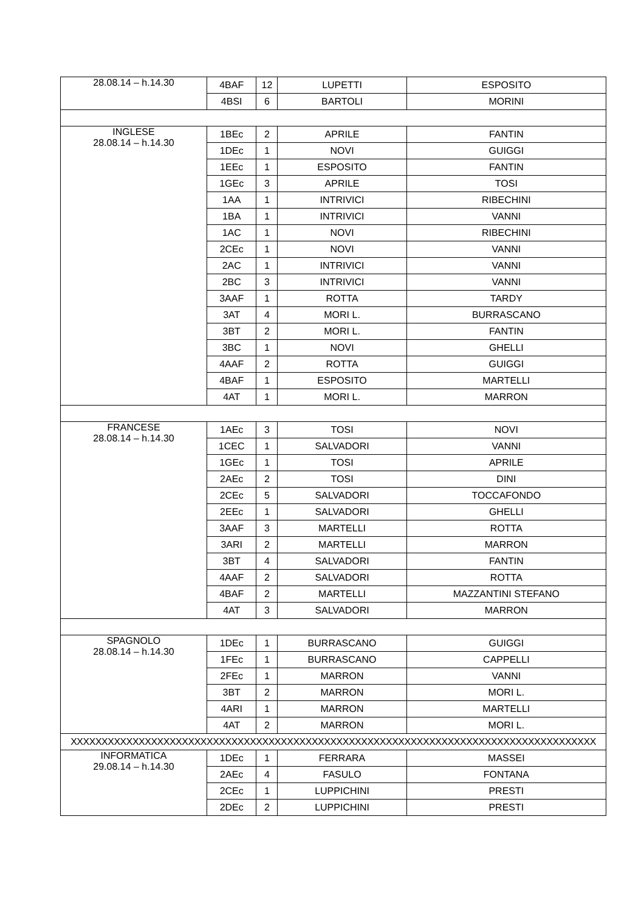| 28.08.14 – h.14.30 | 4BAF | 12 | LUPETTI | ESPOSITO |
| | 4BSI | 6 | BARTOLI | MORINI |
| INGLESE 28.08.14 – h.14.30 | 1BEc | 2 | APRILE | FANTIN |
| | 1DEc | 1 | NOVI | GUIGGI |
| | 1EEc | 1 | ESPOSITO | FANTIN |
| | 1GEc | 3 | APRILE | TOSI |
| | 1AA | 1 | INTRIVICI | RIBECHINI |
| | 1BA | 1 | INTRIVICI | VANNI |
| | 1AC | 1 | NOVI | RIBECHINI |
| | 2CEc | 1 | NOVI | VANNI |
| | 2AC | 1 | INTRIVICI | VANNI |
| | 2BC | 3 | INTRIVICI | VANNI |
| | 3AAF | 1 | ROTTA | TARDY |
| | 3AT | 4 | MORI L. | BURRASCANO |
| | 3BT | 2 | MORI L. | FANTIN |
| | 3BC | 1 | NOVI | GHELLI |
| | 4AAF | 2 | ROTTA | GUIGGI |
| | 4BAF | 1 | ESPOSITO | MARTELLI |
| | 4AT | 1 | MORI L. | MARRON |
| FRANCESE 28.08.14 – h.14.30 | 1AEc | 3 | TOSI | NOVI |
| | 1CEC | 1 | SALVADORI | VANNI |
| | 1GEc | 1 | TOSI | APRILE |
| | 2AEc | 2 | TOSI | DINI |
| | 2CEc | 5 | SALVADORI | TOCCAFONDO |
| | 2EEc | 1 | SALVADORI | GHELLI |
| | 3AAF | 3 | MARTELLI | ROTTA |
| | 3ARI | 2 | MARTELLI | MARRON |
| | 3BT | 4 | SALVADORI | FANTIN |
| | 4AAF | 2 | SALVADORI | ROTTA |
| | 4BAF | 2 | MARTELLI | MAZZANTINI STEFANO |
| | 4AT | 3 | SALVADORI | MARRON |
| SPAGNOLO 28.08.14 – h.14.30 | 1DEc | 1 | BURRASCANO | GUIGGI |
| | 1FEc | 1 | BURRASCANO | CAPPELLI |
| | 2FEc | 1 | MARRON | VANNI |
| | 3BT | 2 | MARRON | MORI L. |
| | 4ARI | 1 | MARRON | MARTELLI |
| | 4AT | 2 | MARRON | MORI L. |
| XXXXXXXXXXXXXXXXXXXXXXXXXXXXXXXXXXXXXXXXXXXXXXXXXXXXXXXXXXXXXXXXXXXXXXXXXXXXXXXXXXXXX | | | | |
| INFORMATICA 29.08.14 – h.14.30 | 1DEc | 1 | FERRARA | MASSEI |
| | 2AEc | 4 | FASULO | FONTANA |
| | 2CEc | 1 | LUPPICHINI | PRESTI |
| | 2DEc | 2 | LUPPICHINI | PRESTI |